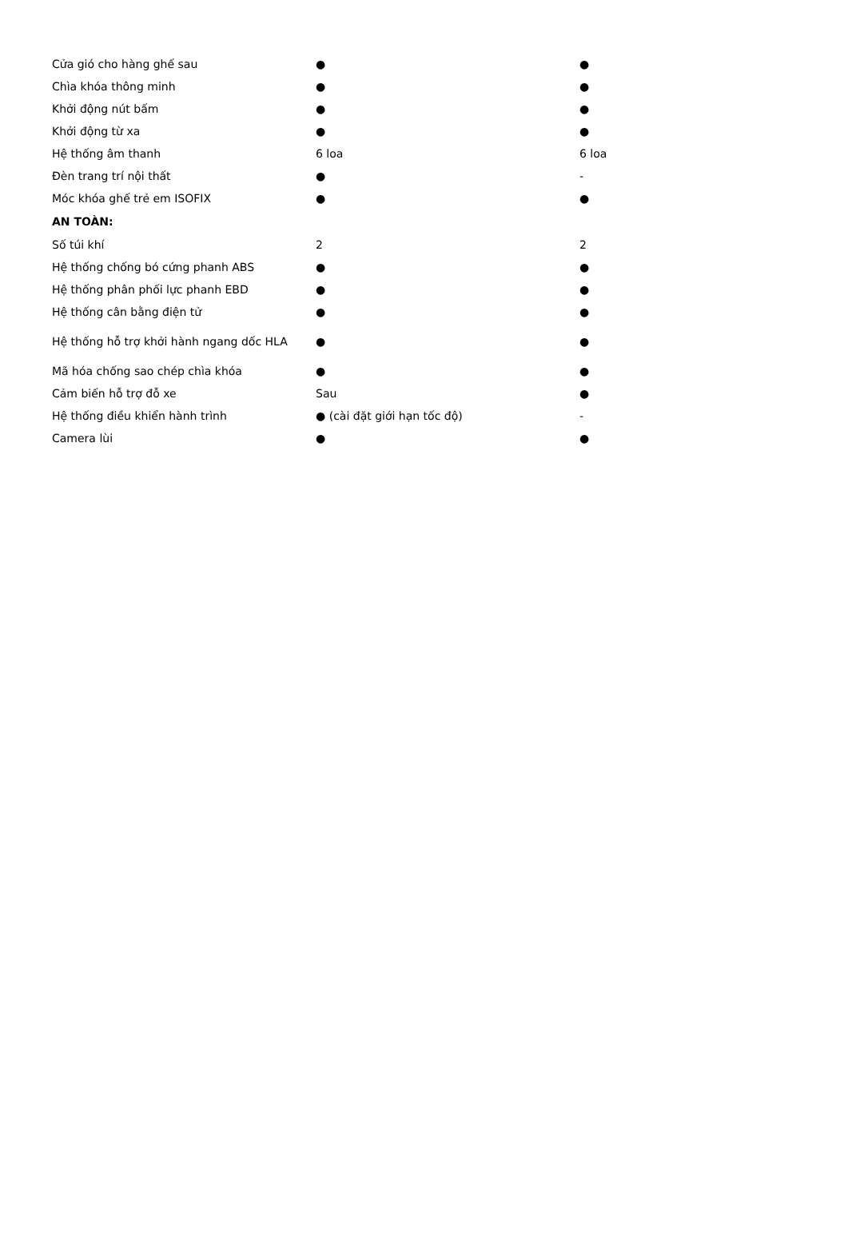| Cửa gió cho hàng ghế sau | ● | ● |
| Chìa khóa thông minh | ● | ● |
| Khởi động nút bấm | ● | ● |
| Khởi động từ xa | ● | ● |
| Hệ thống âm thanh | 6 loa | 6 loa |
| Đèn trang trí nội thất | ● | - |
| Móc khóa ghế trẻ em ISOFIX | ● | ● |
| AN TOÀN: | | |
| Số túi khí | 2 | 2 |
| Hệ thống chống bó cứng phanh ABS | ● | ● |
| Hệ thống phân phối lực phanh EBD | ● | ● |
| Hệ thống cân bằng điện tử | ● | ● |
| Hệ thống hỗ trợ khởi hành ngang dốc HLA | ● | ● |
| Mã hóa chống sao chép chìa khóa | ● | ● |
| Cảm biến hỗ trợ đỗ xe | Sau | ● |
| Hệ thống điều khiển hành trình | ● (cài đặt giới hạn tốc độ) | - |
| Camera lùi | ● | ● |